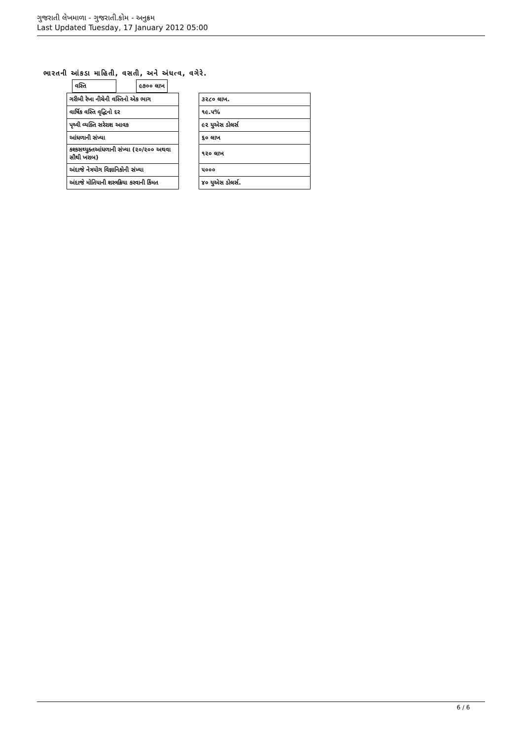ગુજરાતી લેખમાળા - ગુજરાતી.કોમ - અનુક્રમ
Last Updated Tuesday, 17 January 2012 05:00
ભારતની આંકડા માહિતી, વસતી, અને અંધત્વ, વગેરે.
| વસ્તિ | | ૯૭૦૦ લાખ |
| ગરીબી રેખા નીચેની વસ્તિનો એક ભાગ | | ૩૨૮૦ લાખ. |
| વાર્ષિક વસ્તિ વૃદ્ધિનો દર | | ૧૯.૫% |
| પૃથ્વી વ્યક્તિ સરેરાશ આવક | | ૯૨ યુએસ ડોલર્સ |
| આંધળાની સંખ્યા | | ૬૦ લાખ |
| કશ્કસથ્યુક્તઆંધળાની સંખ્યા (૨૦/૨૦૦ અથવા સૌથી ખરાબ) | | ૧૨૦ લાખ |
| અંદાજે નેત્રયોગ વિજ્ઞાનિકોની સંખ્યા | | ૫૦૦૦ |
| અંદાજે મોતિયાની શસ્ત્રક્રિયા કરવાની કિંમત | | ૪૦ યુએસ ડોલર્સ. |
6 / 6